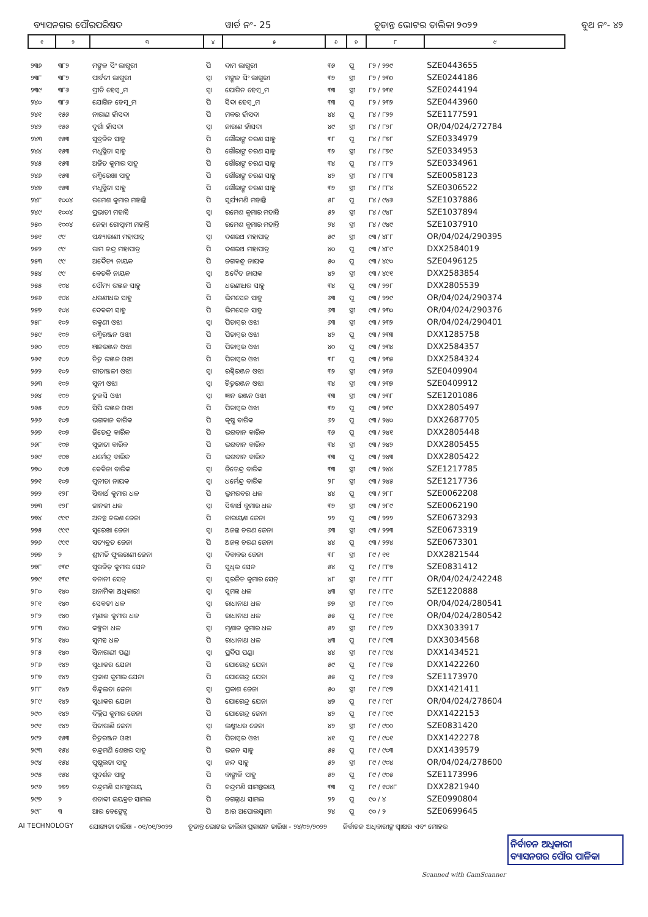ବ୍ୟାସନଗର ପୌରପରିଷଦ ୱାର୍ଡ ନଂ- 25 ଚୂଡାନ୍ତ ଭୋଟର ତାଲିକା ୨୦୨୨ ବୁଥ ନଂ- ୪୨
| ୧ | ୨ | ୩ | ୪ | ୫ | ୬ | ୭ | ୮ | ୯ |
| --- | --- | --- | --- | --- | --- | --- | --- | --- |
| ୨୩୬ | ୩୮୨ | ମଙ୍ଗଳ ସିଂ ଲାଗୁରୀ | ପି | ଦାମ ଲାଗୁରୀ | ୩୬ | ପୁ | ୮୨ / ୨୨୯ | SZE0443655 |
| ୨୩୮ | ୩୮୨ | ପାର୍ବତୀ ଲାଗୁରୀ | ସ୍ୱା | ମଙ୍ଗଳ ସିଂ ଲାଗୁରୀ | ୩୨ | ସ୍ତ୍ରୀ | ୮୨ / ୨୩୦ | SZE0244186 |
| ୨୩୯ | ୩୮୬ | ପ୍ରୀତି ହେମ୍ବ୍ରମ | ସ୍ୱା | ଯୋଗିନ ହେମ୍ବ୍ରମ | ୩୩ | ସ୍ତ୍ରୀ | ୮୨ / ୨୩୧ | SZE0244194 |
| ୨୪୦ | ୩୮୬ | ଯୋଗିନ ହେମ୍ବ୍ରମ | ପି | ସିଦା ହେମ୍ବ୍ରମ | ୩୩ | ପୁ | ୮୨ / ୨୩୨ | SZE0443960 |
| ୨୪୧ | ୧୫୬ | ନାରାଣ ହାଁସଦା | ପି | ମକର ହାଁସଦା | ୪୪ | ପୁ | ୮୪ / ୮୨୨ | SZE1177591 |
| ୨୪୨ | ୧୫୬ | ଦୁର୍ଗା ହାଁସଦା | ସ୍ୱା | ନାରାଣ ହାଁସଦା | ୪୯ | ସ୍ତ୍ରୀ | ୮୪ / ୮୨୮ | OR/04/024/272784 |
| ୨୪୩ | ୧୫୩ | ସୁବ୍ରଜିତ ସାହୁ | ପି | ଗୌରାଙ୍ଗ ଚରଣ ସାହୁ | ୩୮ | ପୁ | ୮୪ / ୮୭୮ | SZE0334979 |
| ୨୪୪ | ୧୫୩ | ମଧୁସ୍ମିତା ସାହୁ | ପି | ଗୌରାଙ୍ଗ ଚରଣ ସାହୁ | ୩୨ | ସ୍ତ୍ରୀ | ୮୪ / ୮୭୯ | SZE0334953 |
| ୨୪୫ | ୧୫୩ | ଅଜିତ କୁମାର ସାହୁ | ପି | ଗୌରାଙ୍ଗ ଚରଣ ସାହୁ | ୩୪ | ପୁ | ୮୪ / ୮୮୨ | SZE0334961 |
| ୨୪୬ | ୧୫୩ | ରଶ୍ମିରେଖା ସାହୁ | ପି | ଗୌରାଙ୍ଗ ଚରଣ ସାହୁ | ୪୨ | ସ୍ତ୍ରୀ | ୮୪ / ୮୮୩ | SZE0058123 |
| ୨୪୭ | ୧୫୩ | ମଧୁସ୍ମିତା ସାହୁ | ପି | ଗୌରାଙ୍ଗ ଚରଣ ସାହୁ | ୩୨ | ସ୍ତ୍ରୀ | ୮୪ / ୮୮୪ | SZE0306522 |
| ୨୪୮ | ୧୦୦୪ | ରମେଶ କୁମାର ମହାନ୍ତି | ପି | ସୂର୍ଯ୍ୟମଣି ମହାନ୍ତି | ୫୮ | ପୁ | ୮୪ / ୯୪୬ | SZE1037886 |
| ୨୪୯ | ୧୦୦୪ | ପ୍ରଭାତୀ ମହାନ୍ତି | ସ୍ୱା | ରମେଶ କୁମାର ମହାନ୍ତି | ୫୨ | ସ୍ତ୍ରୀ | ୮୪ / ୯୪୮ | SZE1037894 |
| ୨୫୦ | ୧୦୦୪ | ନେହା ଗୋସ୍ୱାମୀ ମହାନ୍ତି | ପି | ରମେଶ କୁମାର ମହାନ୍ତି | ୨୪ | ସ୍ତ୍ରୀ | ୮୪ / ୯୪୯ | SZE1037910 |
| ୨୫୧ | ୯୯ | ସନ୍ଧ୍ୟାରାଣୀ ମହାପାତ୍ର | ସ୍ୱା | ଦଶରଥ ମହାପାତ୍ର | ୫୯ | ସ୍ତ୍ରୀ | ୯୩ / ୪୮୮ | OR/04/024/290395 |
| ୨୫୨ | ୯୯ | ରାମ ଚନ୍ଦ୍ର ମହାପାତ୍ର | ପି | ଦଶରଥ ମହାପାତ୍ର | ୪୦ | ପୁ | ୯୩ / ୪୮୯ | DXX2584019 |
| ୨୫୩ | ୯୯ | ଅଦୈତ୍ୟ ନାୟକ | ପି | ଜଗବନ୍ଧୁ ନାୟକ | ୫୦ | ପୁ | ୯୩ / ୪୯୦ | SZE0496125 |
| ୨୫୪ | ୯୯ | କେତକି ନାୟକ | ସ୍ୱା | ଅଦୈତ ନାୟକ | ୪୨ | ସ୍ତ୍ରୀ | ୯୩ / ୪୯୧ | DXX2583854 |
| ୨୫୫ | ୧୦୪ | ସୌମ୍ୟ ରଞ୍ଜନ ସାହୁ | ପି | ଧରଣୀଧର ସାହୁ | ୩୪ | ପୁ | ୯୩ / ୨୨୮ | DXX2805539 |
| ୨୫୬ | ୧୦୪ | ଧରଣୀଧର ସାହୁ | ପି | ଭିମସେନ ସାହୁ | ୬୩ | ପୁ | ୯୩ / ୨୨୯ | OR/04/024/290374 |
| ୨୫୭ | ୧୦୪ | ଦେବକୀ ସାହୁ | ପି | ଭିମସେନ ସାହୁ | ୬୩ | ସ୍ତ୍ରୀ | ୯୩ / ୨୩୦ | OR/04/024/290376 |
| ୨୫୮ | ୧୦୨ | ରକ୍ମଣୀ ଓଝା | ସ୍ୱା | ପିତାମ୍ବର ଓଝା | ୬୩ | ସ୍ତ୍ରୀ | ୯୩ / ୨୩୨ | OR/04/024/290401 |
| ୨୫୯ | ୧୦୨ | ରଶ୍ମିରଞ୍ଜନ ଓଝା | ପି | ପିତାମ୍ବର ଓଝା | ୪୨ | ପୁ | ୯୩ / ୨୩୩ | DXX1285758 |
| ୨୬୦ | ୧୦୨ | ଜ୍ଞାନରଞ୍ଜନ ଓଝା | ପି | ପିତାମ୍ବର ଓଝା | ୪୦ | ପୁ | ୯୩ / ୨୩୪ | DXX2584357 |
| ୨୬୧ | ୧୦୨ | ଚିତ୍ତ ରଞ୍ଜନ ଓଝା | ପି | ପିତାମ୍ବର ଓଝା | ୩୮ | ପୁ | ୯୩ / ୨୩୫ | DXX2584324 |
| ୨୬୨ | ୧୦୨ | ଗୀତାଞ୍ଜଳୀ ଓଝା | ସ୍ୱା | ରଶ୍ମିରଞ୍ଜନ ଓଝା | ୩୨ | ସ୍ତ୍ରୀ | ୯୩ / ୨୩୬ | SZE0409904 |
| ୨୬୩ | ୧୦୨ | ସୁନୀ ଓଝା | ସ୍ୱା | ଚିତ୍ତରଞ୍ଜନ ଓଝା | ୩୪ | ସ୍ତ୍ରୀ | ୯୩ / ୨୩୭ | SZE0409912 |
| ୨୬୪ | ୧୦୨ | ତୁଳସି ଓଝା | ସ୍ୱା | ଜ୍ଞାନ ରଞ୍ଜନ ଓଝା | ୩୩ | ସ୍ତ୍ରୀ | ୯୩ / ୨୩୮ | SZE1201086 |
| ୨୬୫ | ୧୦୨ | ସିପି ରଞ୍ଜନ ଓଝା | ପି | ପିତାମ୍ବର ଓଝା | ୩୨ | ପୁ | ୯୩ / ୨୩୯ | DXX2805497 |
| ୨୬୬ | ୧୦୭ | ଭଗବାନ ବାରିକ | ପି | କୃଷ୍ଣ ବାରିକ | ୬୨ | ପୁ | ୯୩ / ୨୪୦ | DXX2687705 |
| ୨୬୭ | ୧୦୭ | ଜିତେନ୍ଦ୍ର ବାରିକ | ପି | ଭଗବାନ ବାରିକ | ୩୬ | ପୁ | ୯୩ / ୨୪୧ | DXX2805448 |
| ୨୬୮ | ୧୦୭ | ସୁଜାତା ବାରିକ | ପି | ଭଗବାନ ବାରିକ | ୩୪ | ସ୍ତ୍ରୀ | ୯୩ / ୨୪୨ | DXX2805455 |
| ୨୬୯ | ୧୦୭ | ଧର୍ମେନ୍ଦ୍ର ବାରିକ | ପି | ଭଗବାନ ବାରିକ | ୩୩ | ପୁ | ୯୩ / ୨୪୩ | DXX2805422 |
| ୨୭୦ | ୧୦୭ | ବେବିନା ବାରିକ | ସ୍ୱା | ଜିତେନ୍ଦ୍ର ବାରିକ | ୩୩ | ସ୍ତ୍ରୀ | ୯୩ / ୨୪୪ | SZE1217785 |
| ୨୭୧ | ୧୦୭ | ପୁନୀତା ନାୟକ | ସ୍ୱା | ଧର୍ମେନ୍ଦ୍ର ବାରିକ | ୨୮ | ସ୍ତ୍ରୀ | ୯୩ / ୨୪୫ | SZE1217736 |
| ୨୭୨ | ୧୨୮ | ସିଦ୍ଧାର୍ଥ କୁମାର ଧଳ | ପି | ଭ୍ରମରବର ଧଳ | ୪୪ | ପୁ | ୯୩ / ୨୮୮ | SZE0062208 |
| ୨୭୩ | ୧୨୮ | ଜାନକୀ ଧଳ | ସ୍ୱା | ସିଦ୍ଧାର୍ଥ କୁମାର ଧଳ | ୩୨ | ସ୍ତ୍ରୀ | ୯୩ / ୨୮୯ | SZE0062190 |
| ୨୭୪ | ୯୯୯ | ଅନନ୍ତ ଚରଣ ଜେନା | ପି | ନାରାୟଣ ଜେନା | ୨୨ | ପୁ | ୯୩ / ୨୨୨ | SZE0673293 |
| ୨୭୫ | ୯୯୯ | ସୁରେଖା ଜେନା | ସ୍ୱା | ଅନନ୍ତ ଚରଣ ଜେନା | ୬୩ | ସ୍ତ୍ରୀ | ୯୩ / ୨୨୩ | SZE0673319 |
| ୨୭୬ | ୯୯୯ | ସତ୍ୟବ୍ରତ ଜେନା | ପି | ଅନନ୍ତ ଚରଣ ଜେନା | ୪୪ | ପୁ | ୯୩ / ୨୨୪ | SZE0673301 |
| ୨୭୭ | ୨ | ଶ୍ରୀମତି ଫୁଲରାଣୀ ଜେନା | ସ୍ୱା | ଦିବାକର ଜେନା | ୩୮ | ସ୍ତ୍ରୀ | ୮୯ / ୧୧ | DXX2821544 |
| ୨୭୮ | ୧୩୯ | ସୁରଜିତ୍ କୁମାର ସେନ | ପି | ସୁଧିର ସେନ | ୫୪ | ପୁ | ୮୯ / ୮୮୭ | SZE0831412 |
| ୨୭୯ | ୧୩୯ | ବନାନୀ ସେନ୍ | ସ୍ୱା | ସୁରଜିତ କୁମାର ସେନ୍ | ୪୮ | ସ୍ତ୍ରୀ | ୮୯ / ୮୮୮ | OR/04/024/242248 |
| ୨୮୦ | ୧୪୦ | ଅନାମିକା ଅଧିକାରୀ | ସ୍ୱା | ସୁମନ୍ତ ଧଳ | ୪୩ | ସ୍ତ୍ରୀ | ୮୯ / ୮୮୯ | SZE1220888 |
| ୨୮୧ | ୧୪୦ | ସେବତୀ ଧଳ | ସ୍ୱା | ରାଧାନାଥ ଧଳ | ୭୭ | ସ୍ତ୍ରୀ | ୮୯ / ୮୯୦ | OR/04/024/280541 |
| ୨୮୨ | ୧୪୦ | ମୃଣାଳ କୁମାର ଧଳ | ପି | ରାଧାନାଥ ଧଳ | ୫୫ | ପୁ | ୮୯ / ୮୯୧ | OR/04/024/280542 |
| ୨୮୩ | ୧୪୦ | କଳ୍ପନା ଧଳ | ସ୍ୱା | ମୃଣାଳ କୁମାର ଧଳ | ୫୨ | ସ୍ତ୍ରୀ | ୮୯ / ୮୯୨ | DXX3033917 |
| ୨୮୪ | ୧୪୦ | ସୁମନ୍ତ ଧଳ | ପି | ରାଧାନାଥ ଧଳ | ୪୩ | ପୁ | ୮୯ / ୮୯୩ | DXX3034568 |
| ୨୮୫ | ୧୪୦ | ସିନାରାଣୀ ପଣ୍ଡା | ସ୍ୱା | ପ୍ରଦିପ ପଣ୍ଡା | ୪୪ | ସ୍ତ୍ରୀ | ୮୯ / ୮୯୪ | DXX1434521 |
| ୨୮୬ | ୧୪୨ | ସୁଧାକର ଯେନା | ପି | ଯୋଗେନ୍ଦ୍ର ଯେନା | ୫୯ | ପୁ | ୮୯ / ୮୯୫ | DXX1422260 |
| ୨୮୭ | ୧୪୨ | ପ୍ରକାଶ କୁମାର ଯେନା | ପି | ଯୋଗେନ୍ଦ୍ର ଯେନା | ୫୫ | ପୁ | ୮୯ / ୮୯୬ | SZE1173970 |
| ୨୮୮ | ୧୪୨ | ବିନ୍ଦୁଲତା ଜେନା | ସ୍ୱା | ପ୍ରକାଶ ଜେନା | ୫୦ | ସ୍ତ୍ରୀ | ୮୯ / ୮୯୭ | DXX1421411 |
| ୨୮୯ | ୧୪୨ | ସୁଧାକର ଯେନା | ପି | ଯୋଗେନ୍ଦ୍ର ଯେନା | ୪୭ | ପୁ | ୮୯ / ୮୯୮ | OR/04/024/278604 |
| ୨୯୦ | ୧୪୨ | ଦିଲ୍ଲିପ କୁମାର ଜେନା | ପି | ଯୋଗେନ୍ଦ୍ର ଜେନା | ୪୨ | ପୁ | ୮୯ / ୮୯୯ | DXX1422153 |
| ୨୯୧ | ୧୪୨ | ସିତାରାଣି ଜେନା | ସ୍ୱା | ଲକ୍ଷ୍ମୀଧର ଜେନା | ୪୨ | ସ୍ତ୍ରୀ | ୮୯ / ୯୦୦ | SZE0831420 |
| ୨୯୨ | ୧୫୩ | ଚିତ୍ତରଞ୍ଜନ ଓଝା | ପି | ପିତାମ୍ବର ଓଝା | ୪୧ | ପୁ | ୮୯ / ୯୦୧ | DXX1422278 |
| ୨୯୩ | ୧୫୪ | ଚନ୍ଦ୍ରମଣି ଶେଖର ସାହୁ | ପି | ଭଜନ ସାହୁ | ୫୫ | ପୁ | ୮୯ / ୯୦୩ | DXX1439579 |
| ୨୯୪ | ୧୫୪ | ପୁଷ୍ପଲତା ସାହୁ | ସ୍ୱା | ନନ୍ଦ ସାହୁ | ୫୨ | ସ୍ତ୍ରୀ | ୮୯ / ୯୦୪ | OR/04/024/278600 |
| ୨୯୫ | ୧୫୪ | ସୁଦର୍ଶନ ସାହୁ | ପି | କାଙ୍ଗାଳି ସାହୁ | ୫୨ | ପୁ | ୮୯ / ୯୦୫ | SZE1173996 |
| ୨୯୬ | ୨୭୨ | ଚନ୍ଦ୍ରମଣି ସାମନ୍ତରାୟ | ପି | ଚନ୍ଦ୍ରମଣି ସାମନ୍ତରାୟ | ୩୩ | ପୁ | ୮୯ / ୧୦୪୮ | DXX2821940 |
| ୨୯୭ | ୨ | ଶତାବ୍ଦୀ ଜୟବ୍ରତ ସାମଲ | ପି | ଜଗନ୍ନାଥ ସାମଲ | ୨୨ | ପୁ | ୯୦ / ୪ | SZE0990804 |
| ୨୯୮ | ୩ | ଆର ବେଙ୍କେଟ୍ସ | ପି | ଆର ଅପୋଲସ୍ୱାମୀ | ୨୪ | ପୁ | ୯୦ / ୨ | SZE0699645 |
AI TECHNOLOGY ଯୋଗ୍ୟତା ତାରିଖ - ୦୧/୦୧/୨୦୨୨ ଚୂଡାନ୍ତ ଭୋଟର ତାଲିକା ପ୍ରକାଶନ ତାରିଖ - ୨୪/୦୨/୨୦୨୨ ନିର୍ବାଚନ ଅଧିକାରୀଙ୍କ ସ୍ୱାକ୍ଷର ଏବଂ ମୋହର
ନିର୍ବାଚନ ଅଧିକାରୀ
ବ୍ୟାସନଗର ପୌର ପାଳିକା
Scanned with CamScanner